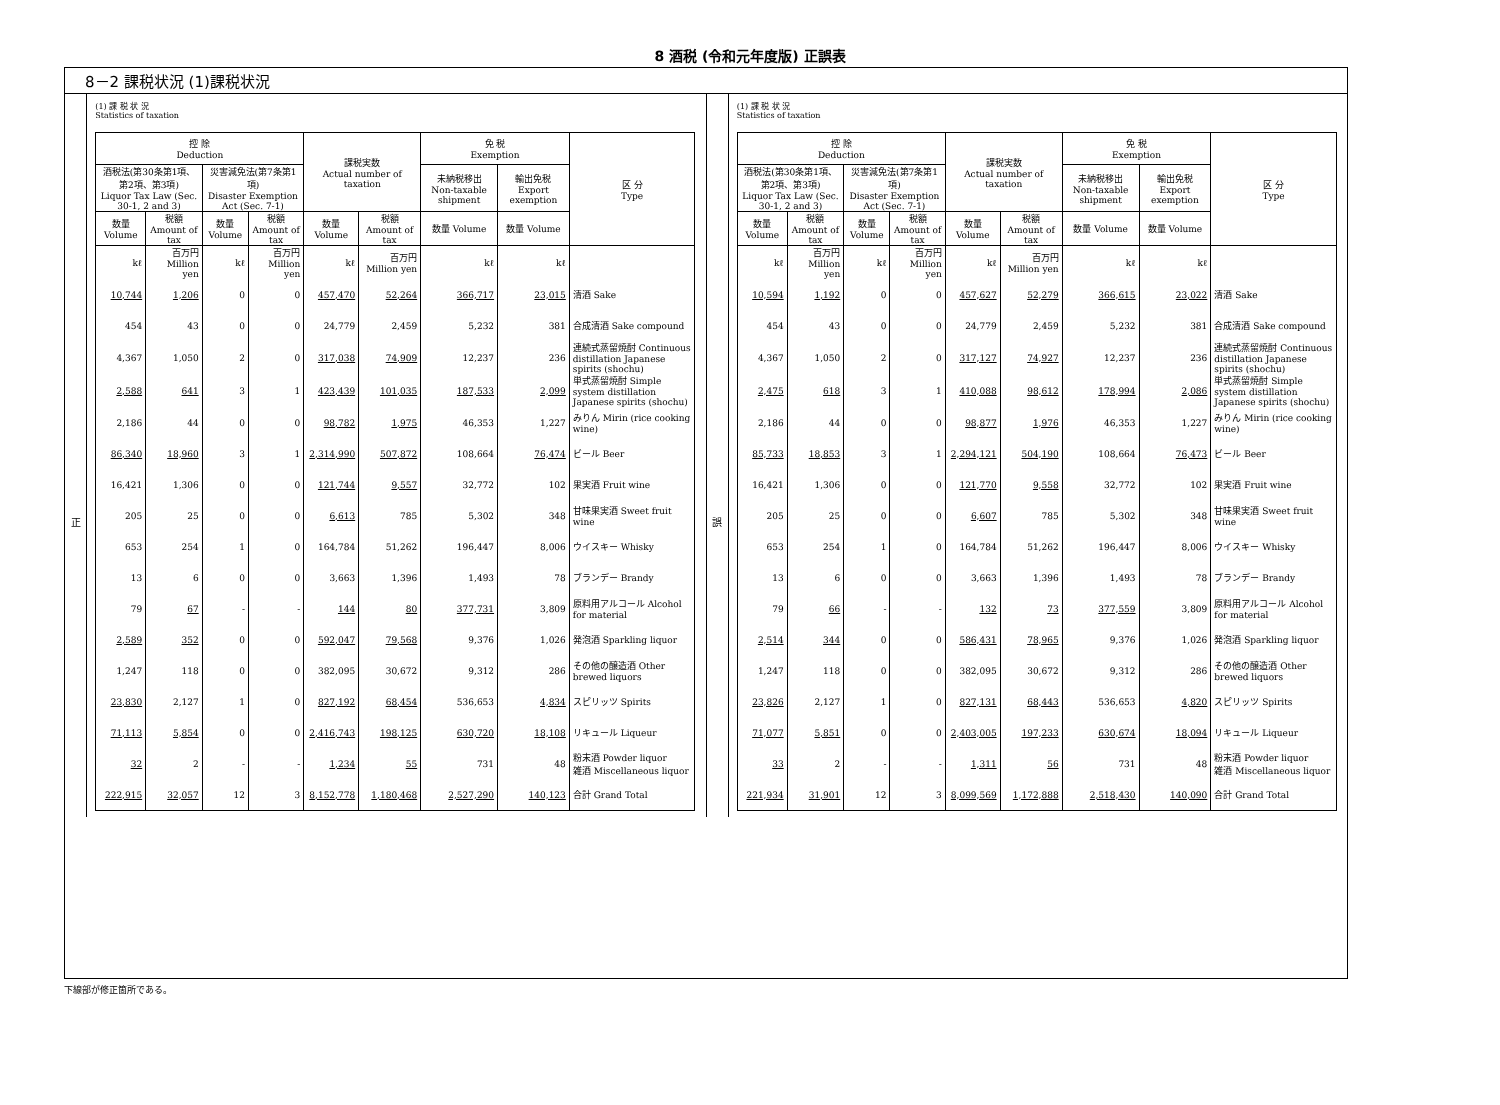8 酒税 (令和元年度版) 正誤表
8－2 課税状況 (1)課税状況
正
(1) 課 税 状 況
Statistics of taxation
| 控 除 Deduction | | | | 課税実数 Actual number of taxation | | 免 税 Exemption | | 区 分 Type |
| --- | --- | --- | --- | --- | --- | --- | --- | --- |
| 酒税法(第30条第1項、第2項、第3項) Liquor Tax Law (Sec. 30-1, 2 and 3) | | 災害減免法(第7条第1項) Disaster Exemption Act (Sec. 7-1) | | | | 未納税移出 Non-taxable shipment | 輸出免税 Export exemption | |
| 数量 Volume | 税額 Amount of tax | 数量 Volume | 税額 Amount of tax | 数量 Volume | 税額 Amount of tax | 数量 Volume | 数量 Volume | |
| kℓ | 百万円 Million yen | kℓ | 百万円 Million yen | kℓ | 百万円 Million yen | kℓ | kℓ | |
| 10,744 | 1,206 | 0 | 0 | 457,470 | 52,264 | 366,717 | 23,015 | 清酒 Sake |
| 454 | 43 | 0 | 0 | 24,779 | 2,459 | 5,232 | 381 | 合成清酒 Sake compound |
| 4,367 | 1,050 | 2 | 0 | 317,038 | 74,909 | 12,237 | 236 | 連続式蒸留焼酎 Continuous distillation Japanese spirits (shochu) |
| 2,588 | 641 | 3 | 1 | 423,439 | 101,035 | 187,533 | 2,099 | 単式蒸留焼酎 Simple system distillation Japanese spirits (shochu) |
| 2,186 | 44 | 0 | 0 | 98,782 | 1,975 | 46,353 | 1,227 | みりん Mirin (rice cooking wine) |
| 86,340 | 18,960 | 3 | 1 | 2,314,990 | 507,872 | 108,664 | 76,474 | ビール Beer |
| 16,421 | 1,306 | 0 | 0 | 121,744 | 9,557 | 32,772 | 102 | 果実酒 Fruit wine |
| 205 | 25 | 0 | 0 | 6,613 | 785 | 5,302 | 348 | 甘味果実酒 Sweet fruit wine |
| 653 | 254 | 1 | 0 | 164,784 | 51,262 | 196,447 | 8,006 | ウイスキー Whisky |
| 13 | 6 | 0 | 0 | 3,663 | 1,396 | 1,493 | 78 | ブランデー Brandy |
| 79 | 67 | - | - | 144 | 80 | 377,731 | 3,809 | 原料用アルコール Alcohol for material |
| 2,589 | 352 | 0 | 0 | 592,047 | 79,568 | 9,376 | 1,026 | 発泡酒 Sparkling liquor |
| 1,247 | 118 | 0 | 0 | 382,095 | 30,672 | 9,312 | 286 | その他の醸造酒 Other brewed liquors |
| 23,830 | 2,127 | 1 | 0 | 827,192 | 68,454 | 536,653 | 4,834 | スピリッツ Spirits |
| 71,113 | 5,854 | 0 | 0 | 2,416,743 | 198,125 | 630,720 | 18,108 | リキュール Liqueur |
| 32 | 2 | - | - | 1,234 | 55 | 731 | 48 | 粉末酒 Powder liquor 雑酒 Miscellaneous liquor |
| 222,915 | 32,057 | 12 | 3 | 8,152,778 | 1,180,468 | 2,527,290 | 140,123 | 合計 Grand Total |
誤
(1) 課 税 状 況
Statistics of taxation
| 控 除 Deduction | | | | 課税実数 Actual number of taxation | | 免 税 Exemption | | 区 分 Type |
| --- | --- | --- | --- | --- | --- | --- | --- | --- |
| 酒税法(第30条第1項、第2項、第3項) Liquor Tax Law (Sec. 30-1, 2 and 3) | | 災害減免法(第7条第1項) Disaster Exemption Act (Sec. 7-1) | | | | 未納税移出 Non-taxable shipment | 輸出免税 Export exemption | |
| 数量 Volume | 税額 Amount of tax | 数量 Volume | 税額 Amount of tax | 数量 Volume | 税額 Amount of tax | 数量 Volume | 数量 Volume | |
| kℓ | 百万円 Million yen | kℓ | 百万円 Million yen | kℓ | 百万円 Million yen | kℓ | kℓ | |
| 10,594 | 1,192 | 0 | 0 | 457,627 | 52,279 | 366,615 | 23,022 | 清酒 Sake |
| 454 | 43 | 0 | 0 | 24,779 | 2,459 | 5,232 | 381 | 合成清酒 Sake compound |
| 4,367 | 1,050 | 2 | 0 | 317,127 | 74,927 | 12,237 | 236 | 連続式蒸留焼酎 Continuous distillation Japanese spirits (shochu) |
| 2,475 | 618 | 3 | 1 | 410,088 | 98,612 | 178,994 | 2,086 | 単式蒸留焼酎 Simple system distillation Japanese spirits (shochu) |
| 2,186 | 44 | 0 | 0 | 98,877 | 1,976 | 46,353 | 1,227 | みりん Mirin (rice cooking wine) |
| 85,733 | 18,853 | 3 | 1 | 2,294,121 | 504,190 | 108,664 | 76,473 | ビール Beer |
| 16,421 | 1,306 | 0 | 0 | 121,770 | 9,558 | 32,772 | 102 | 果実酒 Fruit wine |
| 205 | 25 | 0 | 0 | 6,607 | 785 | 5,302 | 348 | 甘味果実酒 Sweet fruit wine |
| 653 | 254 | 1 | 0 | 164,784 | 51,262 | 196,447 | 8,006 | ウイスキー Whisky |
| 13 | 6 | 0 | 0 | 3,663 | 1,396 | 1,493 | 78 | ブランデー Brandy |
| 79 | 66 | - | - | 132 | 73 | 377,559 | 3,809 | 原料用アルコール Alcohol for material |
| 2,514 | 344 | 0 | 0 | 586,431 | 78,965 | 9,376 | 1,026 | 発泡酒 Sparkling liquor |
| 1,247 | 118 | 0 | 0 | 382,095 | 30,672 | 9,312 | 286 | その他の醸造酒 Other brewed liquors |
| 23,826 | 2,127 | 1 | 0 | 827,131 | 68,443 | 536,653 | 4,820 | スピリッツ Spirits |
| 71,077 | 5,851 | 0 | 0 | 2,403,005 | 197,233 | 630,674 | 18,094 | リキュール Liqueur |
| 33 | 2 | - | - | 1,311 | 56 | 731 | 48 | 粉末酒 Powder liquor 雑酒 Miscellaneous liquor |
| 221,934 | 31,901 | 12 | 3 | 8,099,569 | 1,172,888 | 2,518,430 | 140,090 | 合計 Grand Total |
下線部が修正箇所である。